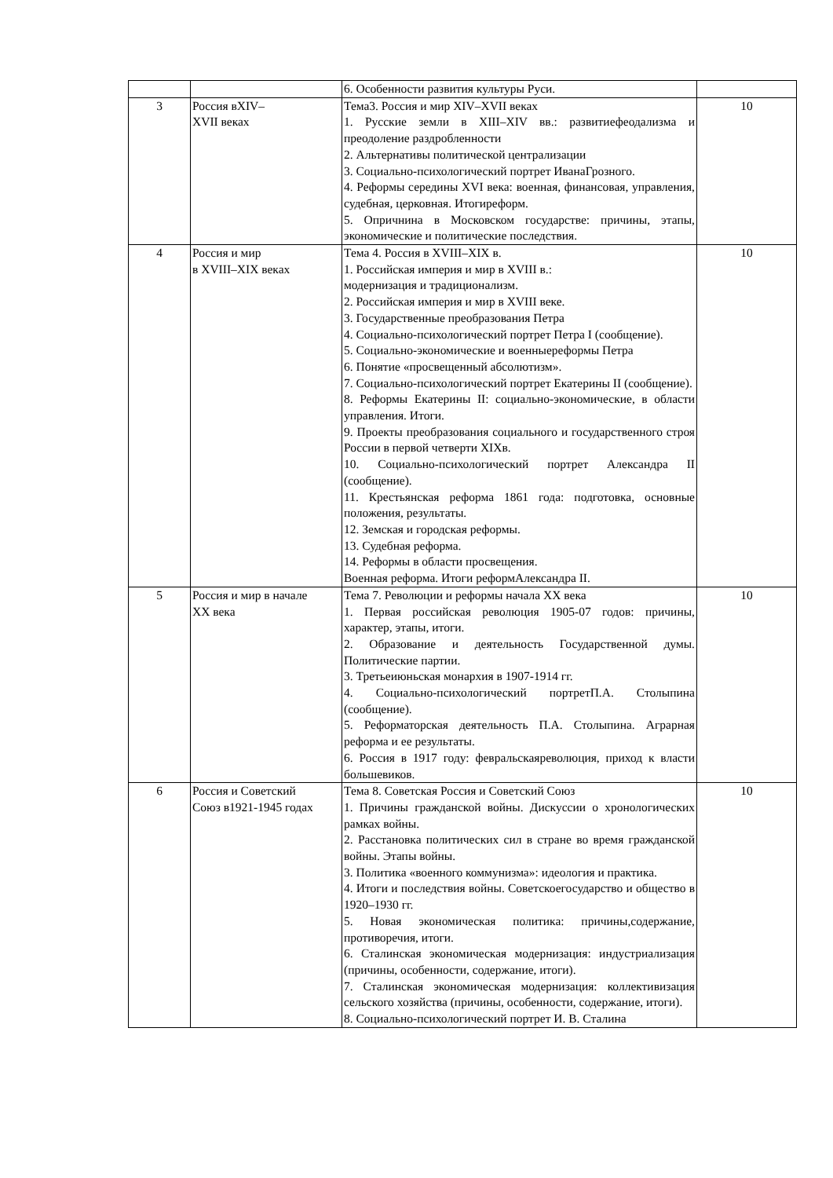| | | 6. Особенности развития культуры Руси. | |
| 3 | Россия вXIV– XVII веках | Тема3. Россия и мир XIV–XVII веках 1. Русские земли в XIII–XIV вв.: развитиефеодализма и преодоление раздробленности 2. Альтернативы политической централизации 3. Социально-психологический портрет ИванаГрозного. 4. Реформы середины XVI века: военная, финансовая, управления, судебная, церковная. Итогиреформ. 5. Опричнина в Московском государстве: причины, этапы, экономические и политические последствия. | 10 |
| 4 | Россия и мир в XVIII–XIX веках | Тема 4. Россия в XVIII–XIX в. 1. Российская империя и мир в XVIII в.: модернизация и традиционализм. 2. Российская империя и мир в XVIII веке. 3. Государственные преобразования Петра 4. Социально-психологический портрет Петра I (сообщение). 5. Социально-экономические и военныереформы Петра 6. Понятие «просвещенный абсолютизм». 7. Социально-психологический портрет Екатерины II (сообщение). 8. Реформы Екатерины II: социально-экономические, в области управления. Итоги. 9. Проекты преобразования социального и государственного строя России в первой четверти XIXв. 10. Социально-психологический портрет Александра II (сообщение). 11. Крестьянская реформа 1861 года: подготовка, основные положения, результаты. 12. Земская и городская реформы. 13. Судебная реформа. 14. Реформы в области просвещения. Военная реформа. Итоги реформАлександра II. | 10 |
| 5 | Россия и мир в начале XX века | Тема 7. Революции и реформы начала XX века 1. Первая российская революция 1905-07 годов: причины, характер, этапы, итоги. 2. Образование и деятельность Государственной думы. Политические партии. 3. Третьеиюньская монархия в 1907-1914 гг. 4. Социально-психологический портретП.А. Столыпина (сообщение). 5. Реформаторская деятельность П.А. Столыпина. Аграрная реформа и ее результаты. 6. Россия в 1917 году: февральскаяреволюция, приход к власти большевиков. | 10 |
| 6 | Россия и Советский Союз в1921-1945 годах | Тема 8. Советская Россия и Советский Союз 1. Причины гражданской войны. Дискуссии о хронологических рамках войны. 2. Расстановка политических сил в стране во время гражданской войны. Этапы войны. 3. Политика «военного коммунизма»: идеология и практика. 4. Итоги и последствия войны. Советскоегосударство и общество в 1920–1930 гг. 5. Новая экономическая политика: причины,содержание, противоречия, итоги. 6. Сталинская экономическая модернизация: индустриализация (причины, особенности, содержание, итоги). 7. Сталинская экономическая модернизация: коллективизация сельского хозяйства (причины, особенности, содержание, итоги). 8. Социально-психологический портрет И. В. Сталина | 10 |